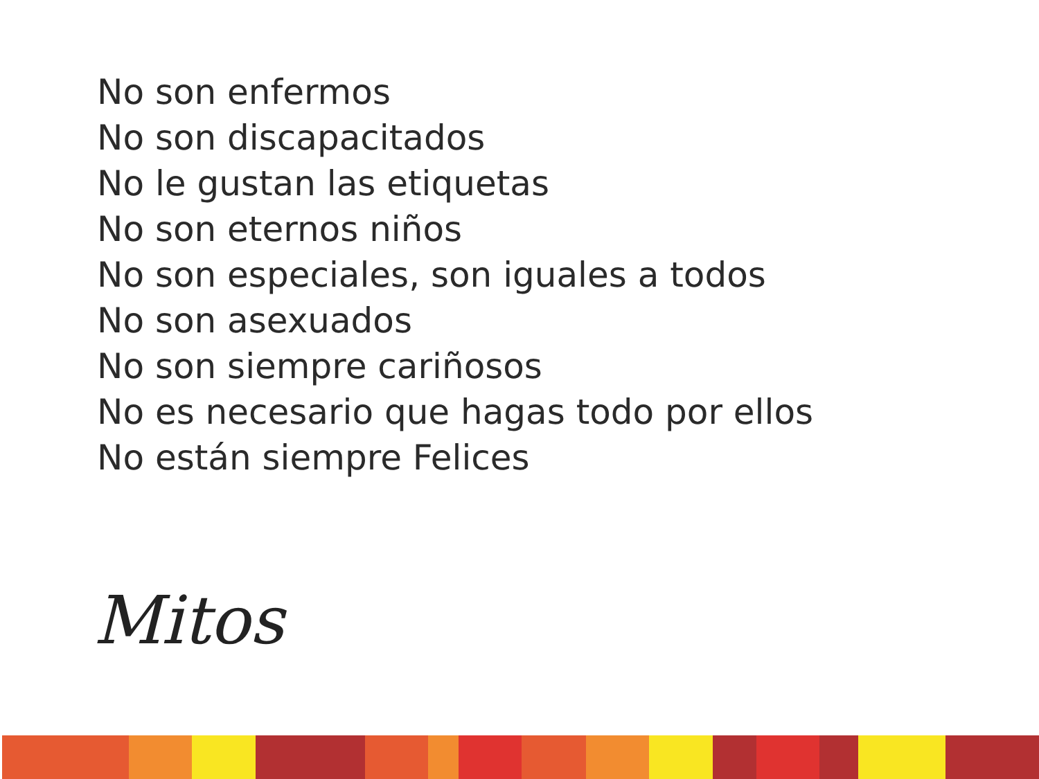No son enfermos
No son discapacitados
No le gustan las etiquetas
No son eternos niños
No son especiales, son iguales a todos
No son asexuados
No son siempre cariñosos
No es necesario que hagas todo por ellos
No están siempre Felices
Mitos